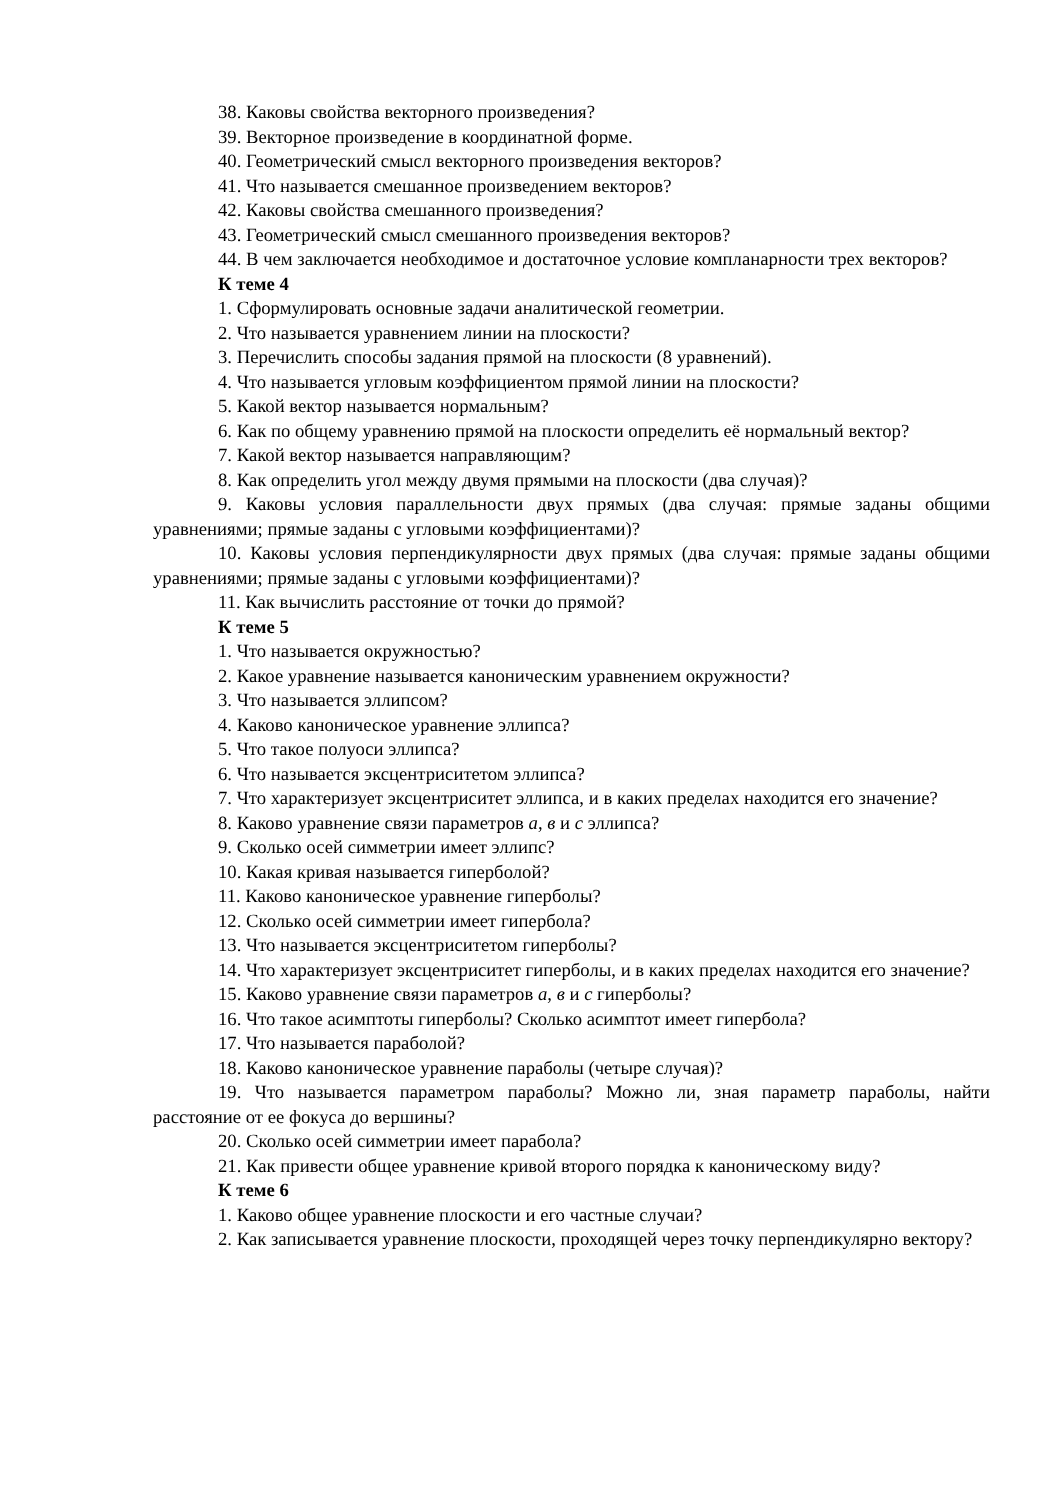38. Каковы свойства векторного произведения?
39. Векторное произведение в координатной форме.
40. Геометрический смысл векторного произведения векторов?
41. Что называется смешанное произведением векторов?
42. Каковы свойства смешанного произведения?
43. Геометрический смысл смешанного произведения векторов?
44. В чем заключается необходимое и достаточное условие компланарности трех векторов?
К теме 4
1. Сформулировать основные задачи аналитической геометрии.
2. Что называется уравнением линии на плоскости?
3. Перечислить способы задания прямой на плоскости (8 уравнений).
4. Что называется угловым коэффициентом прямой линии на плоскости?
5. Какой вектор называется нормальным?
6. Как по общему уравнению прямой на плоскости определить её нормальный вектор?
7. Какой вектор называется направляющим?
8. Как определить угол между двумя прямыми на плоскости (два случая)?
9. Каковы условия параллельности двух прямых (два случая: прямые заданы общими уравнениями; прямые заданы с угловыми коэффициентами)?
10. Каковы условия перпендикулярности двух прямых (два случая: прямые заданы общими уравнениями; прямые заданы с угловыми коэффициентами)?
11. Как вычислить расстояние от точки до прямой?
К теме 5
1. Что называется окружностью?
2. Какое уравнение называется каноническим уравнением окружности?
3. Что называется эллипсом?
4. Каково каноническое уравнение эллипса?
5. Что такое полуоси эллипса?
6. Что называется эксцентриситетом эллипса?
7. Что характеризует эксцентриситет эллипса, и в каких пределах находится его значение?
8. Каково уравнение связи параметров а, в и с эллипса?
9. Сколько осей симметрии имеет эллипс?
10. Какая кривая называется гиперболой?
11. Каково каноническое уравнение гиперболы?
12. Сколько осей симметрии имеет гипербола?
13. Что называется эксцентриситетом гиперболы?
14. Что характеризует эксцентриситет гиперболы, и в каких пределах находится его значение?
15. Каково уравнение связи параметров а, в и с гиперболы?
16. Что такое асимптоты гиперболы? Сколько асимптот имеет гипербола?
17. Что называется параболой?
18. Каково каноническое уравнение параболы (четыре случая)?
19. Что называется параметром параболы? Можно ли, зная параметр параболы, найти расстояние от ее фокуса до вершины?
20. Сколько осей симметрии имеет парабола?
21. Как привести общее уравнение кривой второго порядка к каноническому виду?
К теме 6
1. Каково общее уравнение плоскости и его частные случаи?
2. Как записывается уравнение плоскости, проходящей через точку перпендикулярно вектору?